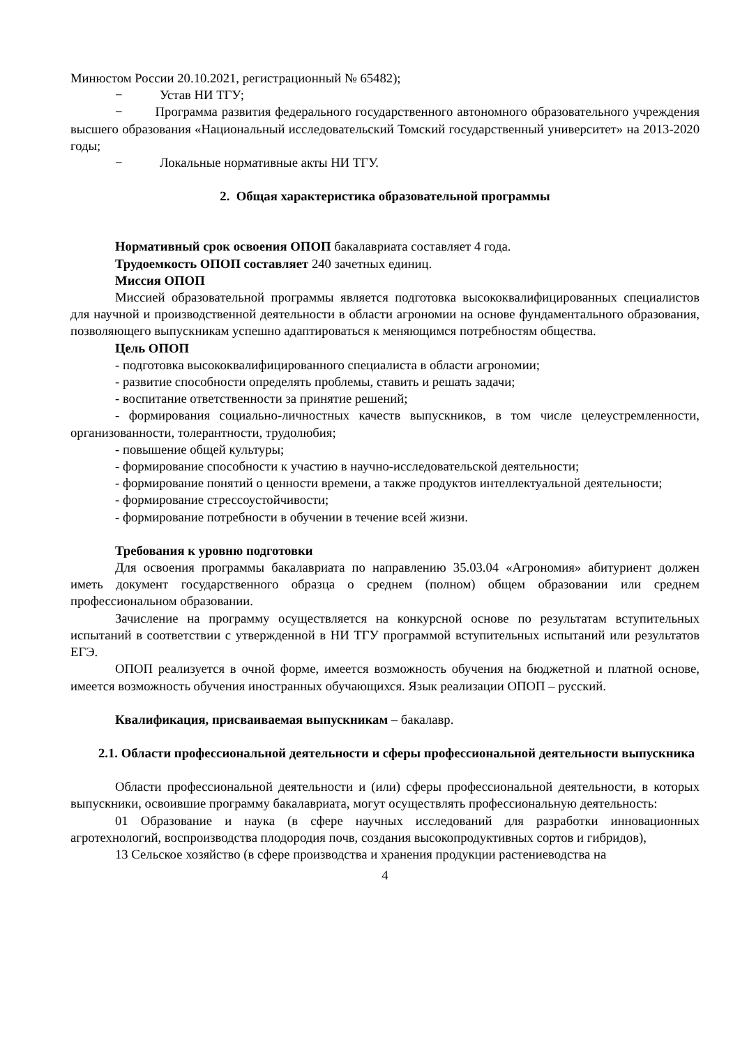Минюстом России 20.10.2021, регистрационный № 65482);
− Устав НИ ТГУ;
− Программа развития федерального государственного автономного образовательного учреждения высшего образования «Национальный исследовательский Томский государственный университет» на 2013-2020 годы;
− Локальные нормативные акты НИ ТГУ.
2. Общая характеристика образовательной программы
Нормативный срок освоения ОПОП бакалавриата составляет 4 года.
Трудоемкость ОПОП составляет 240 зачетных единиц.
Миссия ОПОП
Миссией образовательной программы является подготовка высококвалифицированных специалистов для научной и производственной деятельности в области агрономии на основе фундаментального образования, позволяющего выпускникам успешно адаптироваться к меняющимся потребностям общества.
Цель ОПОП
- подготовка высококвалифицированного специалиста в области агрономии;
- развитие способности определять проблемы, ставить и решать задачи;
- воспитание ответственности за принятие решений;
- формирования социально-личностных качеств выпускников, в том числе целеустремленности, организованности, толерантности, трудолюбия;
- повышение общей культуры;
- формирование способности к участию в научно-исследовательской деятельности;
- формирование понятий о ценности времени, а также продуктов интеллектуальной деятельности;
- формирование стрессоустойчивости;
- формирование потребности в обучении в течение всей жизни.
Требования к уровню подготовки
Для освоения программы бакалавриата по направлению 35.03.04 «Агрономия» абитуриент должен иметь документ государственного образца о среднем (полном) общем образовании или среднем профессиональном образовании.
Зачисление на программу осуществляется на конкурсной основе по результатам вступительных испытаний в соответствии с утвержденной в НИ ТГУ программой вступительных испытаний или результатов ЕГЭ.
ОПОП реализуется в очной форме, имеется возможность обучения на бюджетной и платной основе, имеется возможность обучения иностранных обучающихся. Язык реализации ОПОП – русский.
Квалификация, присваиваемая выпускникам – бакалавр.
2.1. Области профессиональной деятельности и сферы профессиональной деятельности выпускника
Области профессиональной деятельности и (или) сферы профессиональной деятельности, в которых выпускники, освоившие программу бакалавриата, могут осуществлять профессиональную деятельность:
01 Образование и наука (в сфере научных исследований для разработки инновационных агротехнологий, воспроизводства плодородия почв, создания высокопродуктивных сортов и гибридов),
13 Сельское хозяйство (в сфере производства и хранения продукции растениеводства на
4